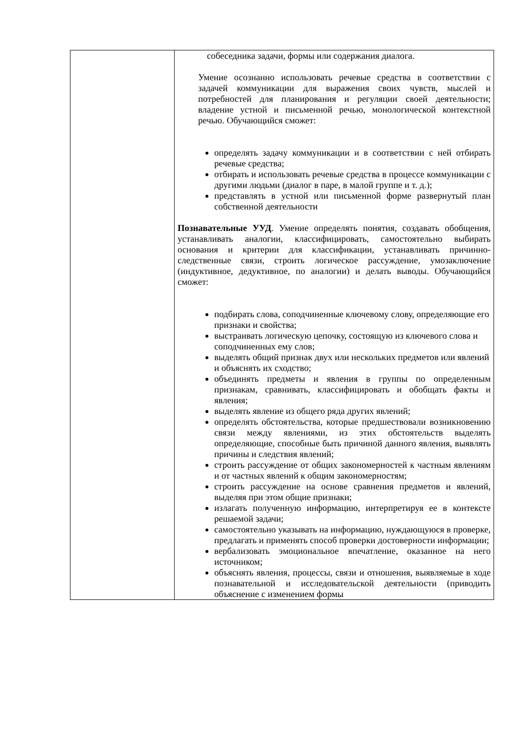| | собеседника задачи, формы или содержания диалога. Умение осознанно использовать речевые средства в соответствии с задачей коммуникации для выражения своих чувств, мыслей и потребностей для планирования и регуляции своей деятельности; владение устной и письменной речью, монологической контекстной речью. Обучающийся сможет: определять задачу коммуникации и в соответствии с ней отбирать речевые средства; отбирать и использовать речевые средства в процессе коммуникации с другими людьми (диалог в паре, в малой группе и т. д.); представлять в устной или письменной форме развернутый план собственной деятельности Познавательные УУД . Умение определять понятия, создавать обобщения, устанавливать аналогии, классифицировать, самостоятельно выбирать основания и критерии для классификации, устанавливать причинно-следственные связи, строить логическое рассуждение, умозаключение (индуктивное, дедуктивное, по аналогии) и делать выводы. Обучающийся сможет: подбирать слова, соподчиненные ключевому слову, определяющие его признаки и свойства; выстраивать логическую цепочку, состоящую из ключевого слова и соподчиненных ему слов; выделять общий признак двух или нескольких предметов или явлений и объяснять их сходство; объединять предметы и явления в группы по определенным признакам, сравнивать, классифицировать и обобщать факты и явления; выделять явление из общего ряда других явлений; определять обстоятельства, которые предшествовали возникновению связи между явлениями, из этих обстоятельств выделять определяющие, способные быть причиной данного явления, выявлять причины и следствия явлений; строить рассуждение от общих закономерностей к частным явлениям и от частных явлений к общим закономерностям; строить рассуждение на основе сравнения предметов и явлений, выделяя при этом общие признаки; излагать полученную информацию, интерпретируя ее в контексте решаемой задачи; самостоятельно указывать на информацию, нуждающуюся в проверке, предлагать и применять способ проверки достоверности информации; вербализовать эмоциональное впечатление, оказанное на него источником; объяснять явления, процессы, связи и отношения, выявляемые в ходе познавательной и исследовательской деятельности (приводить объяснение с изменением формы |